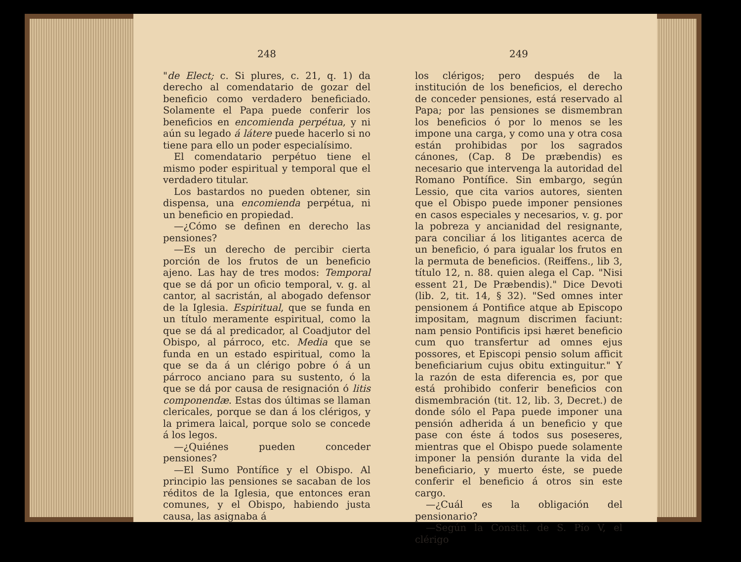248
"de Elect; c. Si plures, c. 21, q. 1) da derecho al comendatario de gozar del beneficio como verdadero beneficiado. Solamente el Papa puede conferir los beneficios en encomienda perpétua, y ni aún su legado á látere puede hacerlo si no tiene para ello un poder especialísimo.
El comendatario perpétuo tiene el mismo poder espiritual y temporal que el verdadero titular.
Los bastardos no pueden obtener, sin dispensa, una encomienda perpétua, ni un beneficio en propiedad.
—¿Cómo se definen en derecho las pensiones?
—Es un derecho de percibir cierta porción de los frutos de un beneficio ajeno. Las hay de tres modos: Temporal que se dá por un oficio temporal, v. g. al cantor, al sacristán, al abogado defensor de la Iglesia. Espiritual, que se funda en un título meramente espiritual, como la que se dá al predicador, al Coadjutor del Obispo, al párroco, etc. Media que se funda en un estado espiritual, como la que se da á un clérigo pobre ó á un párroco anciano para su sustento, ó la que se dá por causa de resignación ó litis componendæ. Estas dos últimas se llaman clericales, porque se dan á los clérigos, y la primera laical, porque solo se concede á los legos.
—¿Quiénes pueden conceder pensiones?
—El Sumo Pontífice y el Obispo. Al principio las pensiones se sacaban de los réditos de la Iglesia, que entonces eran comunes, y el Obispo, habiendo justa causa, las asignaba á
249
los clérigos; pero después de la institución de los beneficios, el derecho de conceder pensiones, está reservado al Papa; por las pensiones se dismembran los beneficios ó por lo menos se les impone una carga, y como una y otra cosa están prohibidas por los sagrados cánones, (Cap. 8 De præbendis) es necesario que intervenga la autoridad del Romano Pontífice. Sin embargo, según Lessio, que cita varios autores, sienten que el Obispo puede imponer pensiones en casos especiales y necesarios, v. g. por la pobreza y ancianidad del resignante, para conciliar á los litigantes acerca de un beneficio, ó para igualar los frutos en la permuta de beneficios. (Reiffens., lib 3, título 12, n. 88. quien alega el Cap. "Nisi essent 21, De Præbendis)." Dice Devoti (lib. 2, tit. 14, § 32). "Sed omnes inter pensionem á Pontifice atque ab Episcopo impositam, magnum discrimen faciunt: nam pensio Pontificis ipsi hæret beneficio cum quo transfertur ad omnes ejus possores, et Episcopi pensio solum afficit beneficiarium cujus obitu extinguitur." Y la razón de esta diferencia es, por que está prohibido conferir beneficios con dismembración (tit. 12, lib. 3, Decret.) de donde sólo el Papa puede imponer una pensión adherida á un beneficio y que pase con éste á todos sus poseseres, mientras que el Obispo puede solamente imponer la pensión durante la vida del beneficiario, y muerto éste, se puede conferir el beneficio á otros sin este cargo.
—¿Cuál es la obligación del pensionario?
—Según la Constit. de S. Pío V, el clérigo